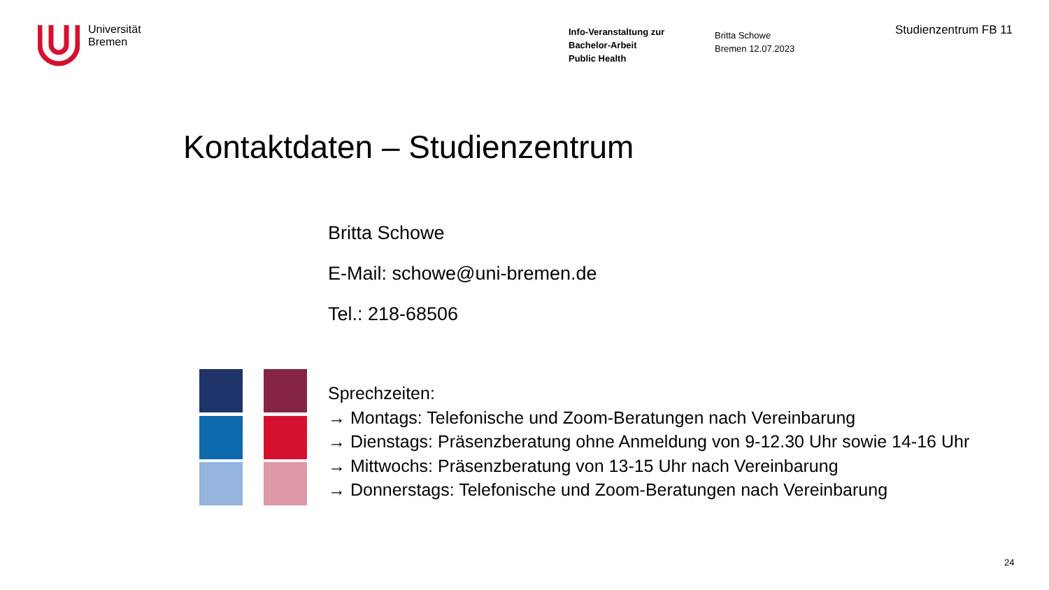Universität
Bremen
Info-Veranstaltung zur
Bachelor-Arbeit
Public Health
Britta Schowe
Bremen 12.07.2023
Studienzentrum FB 11
Kontaktdaten – Studienzentrum
Britta Schowe
E-Mail: schowe@uni-bremen.de
Tel.: 218-68506
Sprechzeiten:
→ Montags: Telefonische und Zoom-Beratungen nach Vereinbarung
→ Dienstags: Präsenzberatung ohne Anmeldung von 9-12.30 Uhr sowie 14-16 Uhr
→ Mittwochs: Präsenzberatung von 13-15 Uhr nach Vereinbarung
→ Donnerstags: Telefonische und Zoom-Beratungen nach Vereinbarung
24